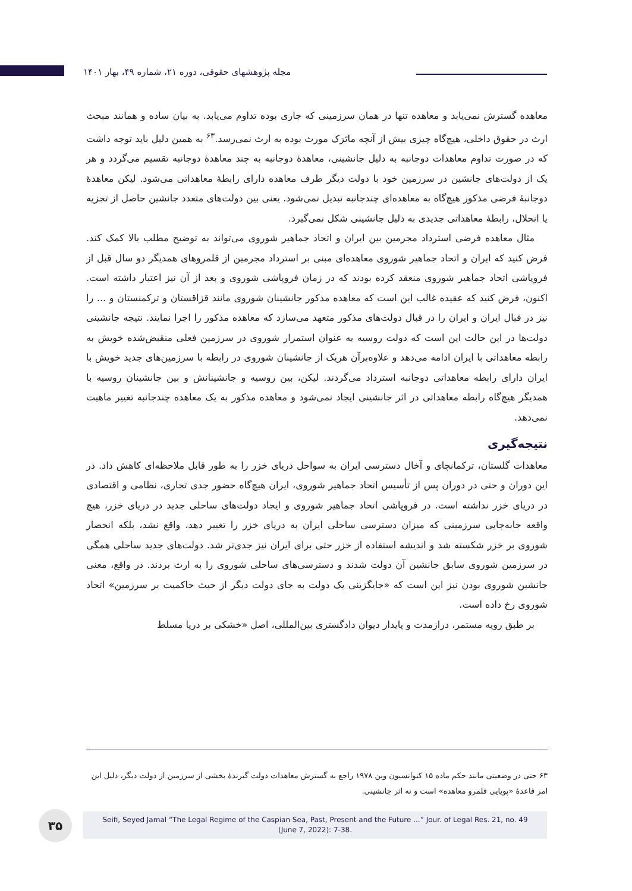مجله پژوهشهای حقوقی، دوره ۲۱، شماره ۴۹، بهار ۱۴۰۱
معاهده گسترش نمی‌یابد و معاهده تنها در همان سرزمینی که جاری بوده تداوم می‌یابد. به بیان ساده و همانند مبحث ارث در حقوق داخلی، هیچ‌گاه چیزی بیش از آنچه ماتَرَک مورث بوده به ارث نمی‌رسد.<sup>۶۳</sup> به همین دلیل باید توجه داشت که در صورت تداوم معاهدات دوجانبه به دلیل جانشینی، معاهدهٔ دوجانبه به چند معاهدهٔ دوجانبه تقسیم می‌گردد و هر یک از دولت‌های جانشین در سرزمین خود با دولت دیگر طرف معاهده دارای رابطهٔ معاهداتی می‌شود. لیکن معاهدهٔ دوجانبهٔ فرضی مذکور هیچ‌گاه به معاهده‌ای چندجانبه تبدیل نمی‌شود. یعنی بین دولت‌های متعدد جانشین حاصل از تجزیه یا انحلال، رابطهٔ معاهداتی جدیدی به دلیل جانشینی شکل نمی‌گیرد.
مثال معاهده فرضی استرداد مجرمین بین ایران و اتحاد جماهیر شوروی می‌تواند به توضیح مطلب بالا کمک کند. فرض کنید که ایران و اتحاد جماهیر شوروی معاهده‌ای مبنی بر استرداد مجرمین از قلمروهای همدیگر دو سال قبل از فروپاشی اتحاد جماهیر شوروی منعقد کرده بودند که در زمان فروپاشی شوروی و بعد از آن نیز اعتبار داشته است. اکنون، فرض کنید که عقیده غالب این است که معاهده مذکور جانشینان شوروی مانند قزاقستان و ترکمنستان و ... را نیز در قبال ایران و ایران را در قبال دولت‌های مذکور متعهد می‌سازد که معاهده مذکور را اجرا نمایند. نتیجه جانشینی دولت‌ها در این حالت این است که دولت روسیه به عنوان استمرار شوروی در سرزمین فعلی منقبض‌شده خویش به رابطه معاهداتی با ایران ادامه می‌دهد و علاوه‌برآن هریک از جانشینان شوروی در رابطه با سرزمین‌های جدید خویش با ایران دارای رابطه معاهداتی دوجانبه استرداد می‌گردند. لیکن، بین روسیه و جانشینانش و بین جانشینان روسیه با همدیگر هیچ‌گاه رابطه معاهداتی در اثر جانشینی ایجاد نمی‌شود و معاهده مذکور به یک معاهده چندجانبه تغییر ماهیت نمی‌دهد.
نتیجه‌گیری
معاهدات گلستان، ترکمانچای و آخال دسترسی ایران به سواحل دریای خزر را به طور قابل ملاحظه‌ای کاهش داد. در این دوران و حتی در دوران پس از تأسیس اتحاد جماهیر شوروی، ایران هیچ‌گاه حضور جدی تجاری، نظامی و اقتصادی در دریای خزر نداشته است. در فروپاشی اتحاد جماهیر شوروی و ایجاد دولت‌های ساحلی جدید در دریای خزر، هیچ واقعه جابه‌جایی سرزمینی که میزان دسترسی ساحلی ایران به دریای خزر را تغییر دهد، واقع نشد، بلکه انحصار شوروی بر خزر شکسته شد و اندیشه استفاده از خزر حتی برای ایران نیز جدی‌تر شد. دولت‌های جدید ساحلی همگی در سرزمین شوروی سابق جانشین آن دولت شدند و دسترسی‌های ساحلی شوروی را به ارث بردند. در واقع، معنی جانشین شوروی بودن نیز این است که «جایگزینی یک دولت به جای دولت دیگر از حیث حاکمیت بر سرزمین» اتحاد شوروی رخ داده است.
بر طبق رویه مستمر، درازمدت و پایدار دیوان دادگستری بین‌المللی، اصل «خشکی بر دریا مسلط
۶۳ حتی در وضعیتی مانند حکم ماده ۱۵ کنوانسیون وین ۱۹۷۸ راجع به گسترش معاهدات دولت گیرندهٔ بخشی از سرزمین از دولت دیگر، دلیل این امر قاعدهٔ «پویایی قلمرو معاهده» است و نه اثر جانشینی.
۳۵
Seifi, Seyed Jamal “The Legal Regime of the Caspian Sea, Past, Present and the Future ...” Jour. of Legal Res. 21, no. 49
(June 7, 2022): 7-38.